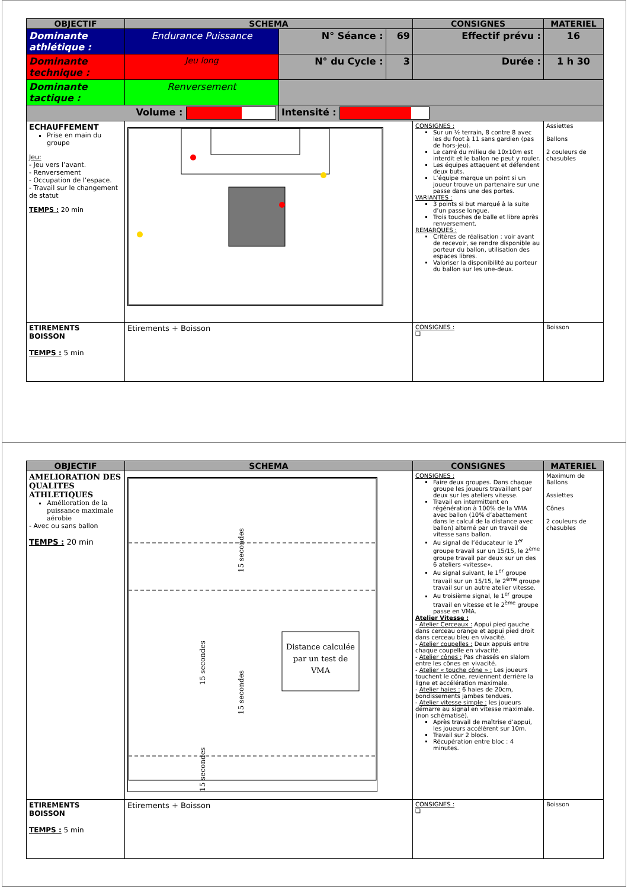| OBJECTIF | SCHEMA | | | CONSIGNES | MATERIEL |
| --- | --- | --- | --- | --- | --- |
| Dominante athlétique : | Endurance Puissance | N° Séance : | 69 | Effectif prévu : | 16 |
| Dominante technique : | Jeu long | N° du Cycle : | 3 | Durée : | 1 h 30 |
| Dominante tactique : | Renversement | | | | |
| Volume : | | Intensité : | | | |
| ECHAUFFEMENT Prise en main du groupe Jeu: - Jeu vers l’avant. - Renversement - Occupation de l’espace. - Travail sur le changement de statut TEMPS : 20 min | | | | CONSIGNES : Sur un ½ terrain, 8 contre 8 avec les du foot à 11 sans gardien (pas de hors-jeu). Le carré du milieu de 10x10m est interdit et le ballon ne peut y rouler. Les équipes attaquent et défendent deux buts. L’équipe marque un point si un joueur trouve un partenaire sur une passe dans une des portes. VARIANTES : 3 points si but marqué à la suite d’un passe longue. Trois touches de balle et libre après renversement. REMARQUES : Critères de réalisation : voir avant de recevoir, se rendre disponible au porteur du ballon, utilisation des espaces libres. Valoriser la disponibilité au porteur du ballon sur les une-deux. | Assiettes Ballons 2 couleurs de chasubles |
| ETIREMENTS BOISSON TEMPS : 5 min | Etirements + Boisson | | | CONSIGNES : ❑ | Boisson |
| OBJECTIF | SCHEMA | CONSIGNES | MATERIEL |
| --- | --- | --- | --- |
| AMELIORATION DES QUALITES ATHLETIQUES Amélioration de la puissance maximale aérobie - Avec ou sans ballon TEMPS : 20 min | Distance calculée par un test de VMA 15 secondes 15 secondes 15 secondes 15 secondes | CONSIGNES : Faire deux groupes. Dans chaque groupe les joueurs travaillent par deux sur les ateliers vitesse. Travail en intermittent en régénération à 100% de la VMA avec ballon (10% d’abattement dans le calcul de la distance avec ballon) alterné par un travail de vitesse sans ballon. Au signal de l’éducateur le 1<sup>er</sup> groupe travail sur un 15/15, le 2<sup>ème</sup> groupe travail par deux sur un des 6 ateliers «vitesse». Au signal suivant, le 1<sup>er</sup> groupe travail sur un 15/15, le 2<sup>ème</sup> groupe travail sur un autre atelier vitesse. Au troisième signal, le 1<sup>er</sup> groupe travail en vitesse et le 2<sup>ème</sup> groupe passe en VMA. Atelier Vitesse : - Atelier Cerceaux : Appui pied gauche dans cerceau orange et appui pied droit dans cerceau bleu en vivacité. - Atelier coupelles : Deux appuis entre chaque coupelle en vivacité. - Atelier cônes : Pas chassés en slalom entre les cônes en vivacité. - Atelier « touche cône » : Les joueurs touchent le cône, reviennent derrière la ligne et accélération maximale. - Atelier haies : 6 haies de 20cm, bondissements jambes tendues. - Atelier vitesse simple : les joueurs démarre au signal en vitesse maximale.(non schématisé). Après travail de maîtrise d’appui, les joueurs accélèrent sur 10m. Travail sur 2 blocs. Récupération entre bloc : 4 minutes. | Maximum de Ballons Assiettes Cônes 2 couleurs de chasubles |
| ETIREMENTS BOISSON TEMPS : 5 min | Etirements + Boisson | CONSIGNES : ❑ | Boisson |